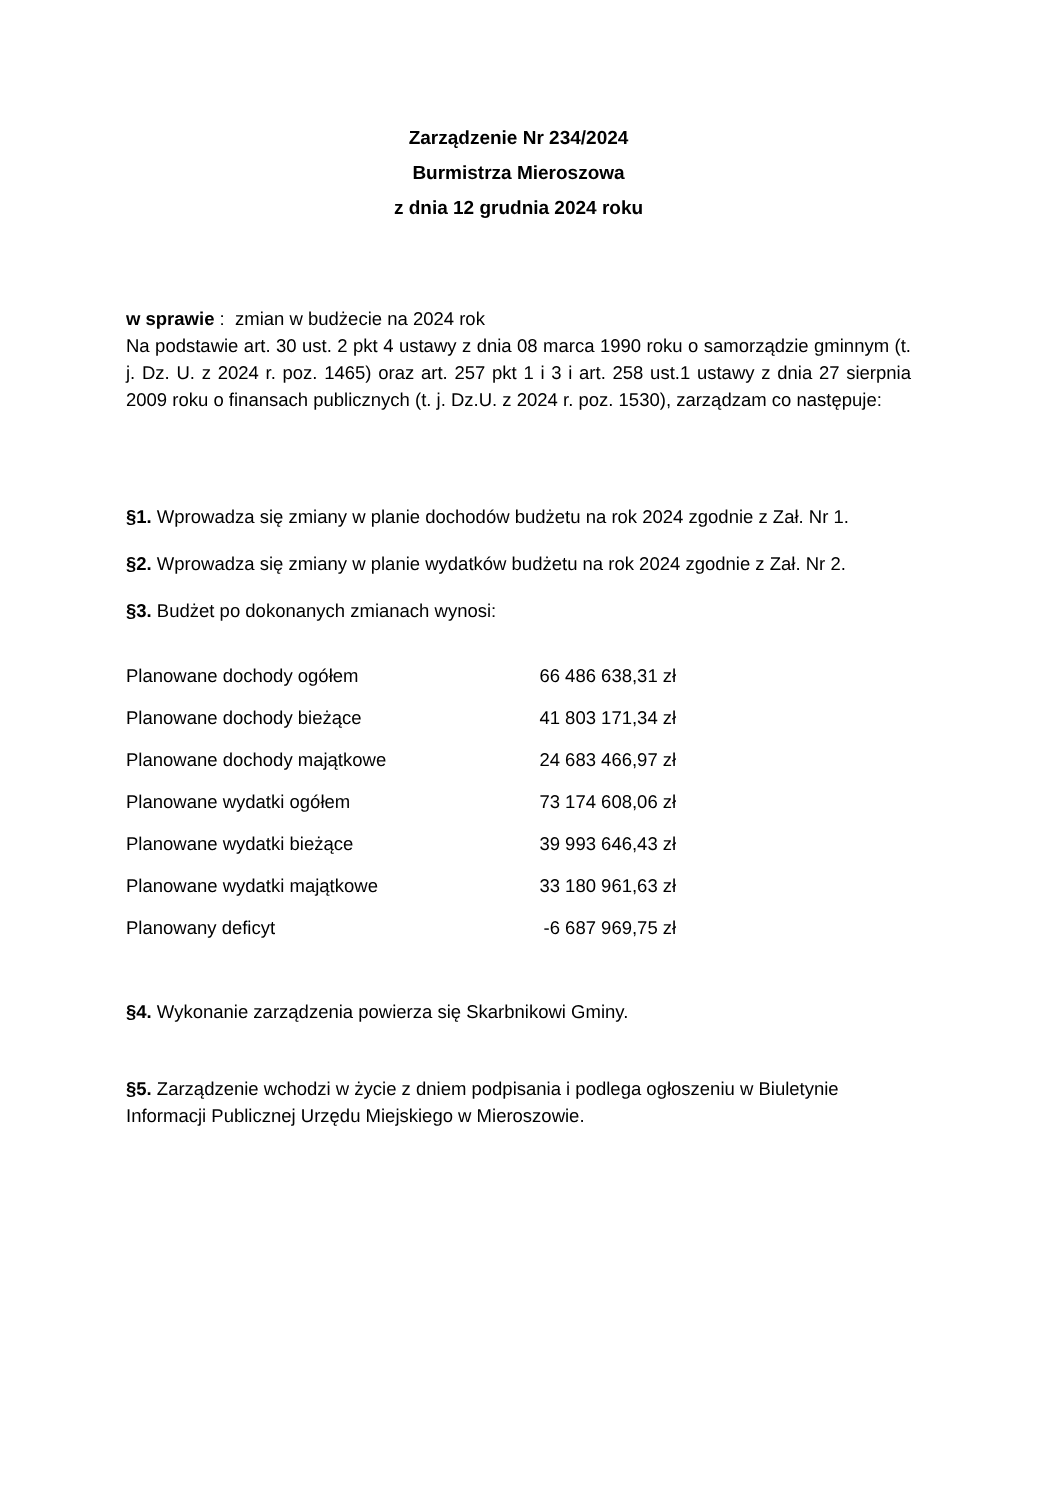Zarządzenie Nr 234/2024
Burmistrza Mieroszowa
z dnia 12 grudnia 2024 roku
w sprawie : zmian w budżecie na 2024 rok
Na podstawie art. 30 ust. 2 pkt 4 ustawy z dnia 08 marca 1990 roku o samorządzie gminnym (t. j. Dz. U. z 2024 r. poz. 1465) oraz art. 257 pkt 1 i 3 i art. 258 ust.1 ustawy z dnia 27 sierpnia 2009 roku o finansach publicznych (t. j. Dz.U. z 2024 r. poz. 1530), zarządzam co następuje:
§1. Wprowadza się zmiany w planie dochodów budżetu na rok 2024 zgodnie z Zał. Nr 1.
§2. Wprowadza się zmiany w planie wydatków budżetu na rok 2024 zgodnie z Zał. Nr 2.
§3. Budżet po dokonanych zmianach wynosi:
| Planowane dochody ogółem | 66 486 638,31 zł |
| Planowane dochody bieżące | 41 803 171,34 zł |
| Planowane dochody majątkowe | 24 683 466,97 zł |
| Planowane wydatki ogółem | 73 174 608,06 zł |
| Planowane wydatki bieżące | 39 993 646,43 zł |
| Planowane wydatki majątkowe | 33 180 961,63 zł |
| Planowany deficyt | -6 687 969,75 zł |
§4. Wykonanie zarządzenia powierza się Skarbnikowi Gminy.
§5. Zarządzenie wchodzi w życie z dniem podpisania i podlega ogłoszeniu w Biuletynie Informacji Publicznej Urzędu Miejskiego w Mieroszowie.